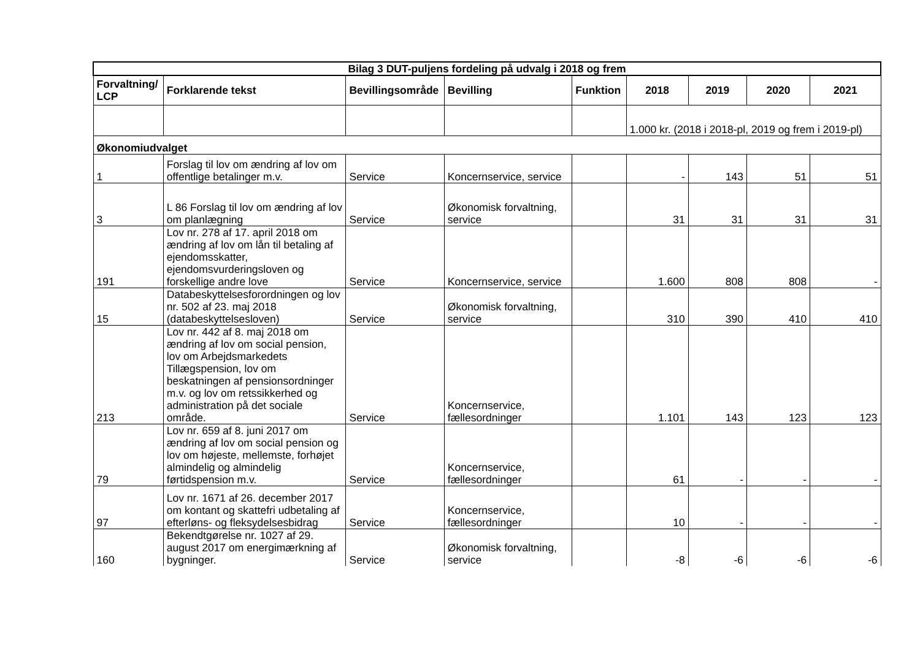| Bilag 3 DUT-puljens fordeling på udvalg i 2018 og frem | | | | | | | | |
| Forvaltning/ LCP | Forklarende tekst | Bevillingsområde | Bevilling | Funktion | 2018 | 2019 | 2020 | 2021 |
| | | | | | 1.000 kr. (2018 i 2018-pl, 2019 og frem i 2019-pl) | | | |
| Økonomiudvalget | | | | | | | | |
| 1 | Forslag til lov om ændring af lov om offentlige betalinger m.v. | Service | Koncernservice, service | | - | 143 | 51 | 51 |
| 3 | L 86 Forslag til lov om ændring af lov om planlægning | Service | Økonomisk forvaltning, service | | 31 | 31 | 31 | 31 |
| 191 | Lov nr. 278 af 17. april 2018 om ændring af lov om lån til betaling af ejendomsskatter, ejendomsvurderingsloven og forskellige andre love | Service | Koncernservice, service | | 1.600 | 808 | 808 | - |
| 15 | Databeskyttelsesforordningen og lov nr. 502 af 23. maj 2018 (databeskyttelsesloven) | Service | Økonomisk forvaltning, service | | 310 | 390 | 410 | 410 |
| 213 | Lov nr. 442 af 8. maj 2018 om ændring af lov om social pension, lov om Arbejdsmarkedets Tillægspension, lov om beskatningen af pensionsordninger m.v. og lov om retssikkerhed og administration på det sociale område. | Service | Koncernservice, fællesordninger | | 1.101 | 143 | 123 | 123 |
| 79 | Lov nr. 659 af 8. juni 2017 om ændring af lov om social pension og lov om højeste, mellemste, forhøjet almindelig og almindelig førtidspension m.v. | Service | Koncernservice, fællesordninger | | 61 | - | - | - |
| 97 | Lov nr. 1671 af 26. december 2017 om kontant og skattefri udbetaling af efterløns- og fleksydelsesbidrag | Service | Koncernservice, fællesordninger | | 10 | - | - | - |
| 160 | Bekendtgørelse nr. 1027 af 29. august 2017 om energimærkning af bygninger. | Service | Økonomisk forvaltning, service | | -8 | -6 | -6 | -6 |